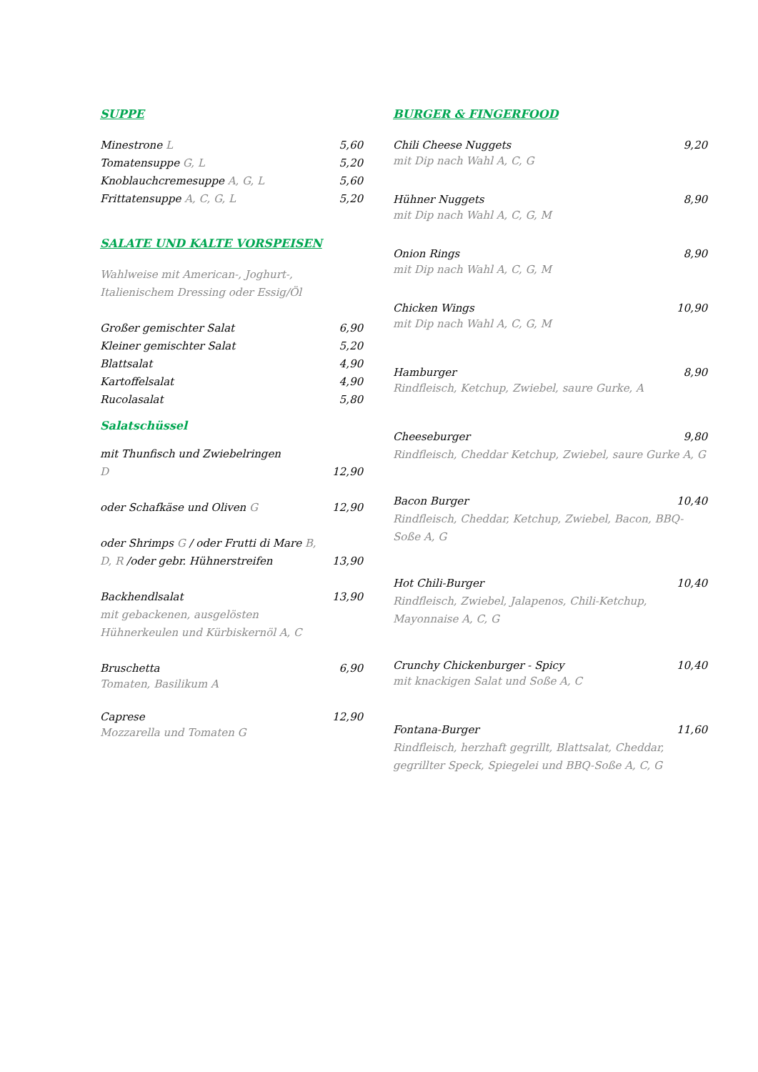SUPPE
Minestrone L 5,60
Tomatensuppe G, L 5,20
Knoblauchcremesuppe A, G, L 5,60
Frittatensuppe A, C, G, L 5,20
SALATE UND KALTE VORSPEISEN
Wahlweise mit American-, Joghurt-,
Italienischem Dressing oder Essig/Öl
Großer gemischter Salat 6,90
Kleiner gemischter Salat 5,20
Blattsalat 4,90
Kartoffelsalat 4,90
Rucolasalat 5,80
Salatschüssel
mit Thunfisch und Zwiebelringen
D 12,90
oder Schafkäse und Oliven G 12,90
oder Shrimps G / oder Frutti di Mare B,
D, R /oder gebr. Hühnerstreifen 13,90
Backhendlsalat 13,90
mit gebackenen, ausgelösten
Hühnerkeulen und Kürbiskernöl A, C
Bruschetta 6,90
Tomaten, Basilikum A
Caprese 12,90
Mozzarella und Tomaten G
BURGER & FINGERFOOD
Chili Cheese Nuggets 9,20
mit Dip nach Wahl A, C, G
Hühner Nuggets 8,90
mit Dip nach Wahl A, C, G, M
Onion Rings 8,90
mit Dip nach Wahl A, C, G, M
Chicken Wings 10,90
mit Dip nach Wahl A, C, G, M
Hamburger 8,90
Rindfleisch, Ketchup, Zwiebel, saure Gurke, A
Cheeseburger 9,80
Rindfleisch, Cheddar Ketchup, Zwiebel, saure Gurke A, G
Bacon Burger 10,40
Rindfleisch, Cheddar, Ketchup, Zwiebel, Bacon, BBQ-Soße A, G
Hot Chili-Burger 10,40
Rindfleisch, Zwiebel, Jalapenos, Chili-Ketchup, Mayonnaise A, C, G
Crunchy Chickenburger - Spicy 10,40
mit knackigen Salat und Soße A, C
Fontana-Burger 11,60
Rindfleisch, herzhaft gegrillt, Blattsalat, Cheddar, gegrillter Speck, Spiegelei und BBQ-Soße A, C, G